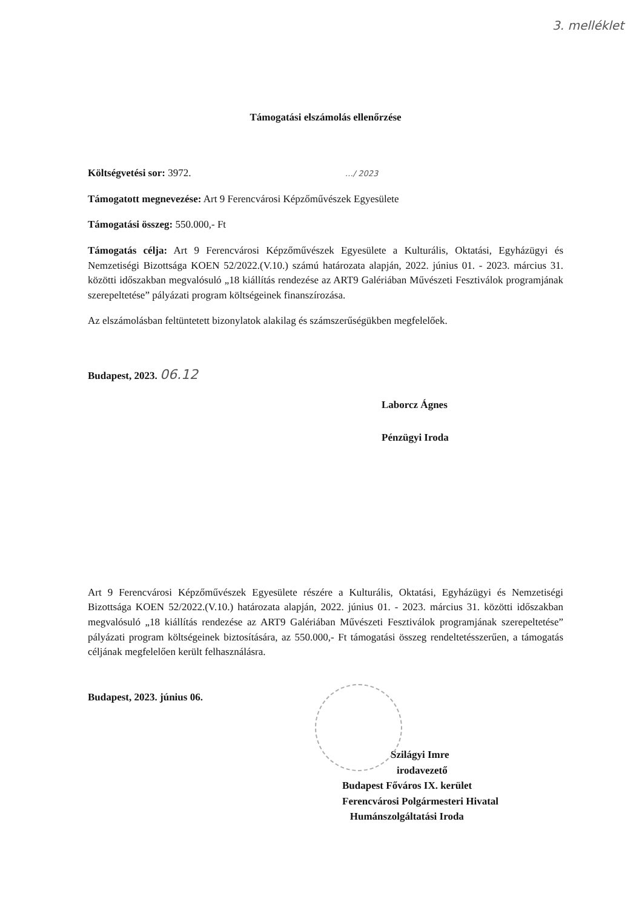3. melléklet
Támogatási elszámolás ellenőrzése
Költségvetési sor: 3972. …/ 2023
Támogatott megnevezése: Art 9 Ferencvárosi Képzőművészek Egyesülete
Támogatási összeg: 550.000,- Ft
Támogatás célja: Art 9 Ferencvárosi Képzőművészek Egyesülete a Kulturális, Oktatási, Egyházügyi és Nemzetiségi Bizottsága KOEN 52/2022.(V.10.) számú határozata alapján, 2022. június 01. - 2023. március 31. közötti időszakban megvalósuló „18 kiállítás rendezése az ART9 Galériában Művészeti Fesztiválok programjának szerepeltetése” pályázati program költségeinek finanszírozása.
Az elszámolásban feltüntetett bizonylatok alakilag és számszerűségükben megfelelőek.
Budapest, 2023. 06.12
Laborcz Ágnes
Pénzügyi Iroda
Art 9 Ferencvárosi Képzőművészek Egyesülete részére a Kulturális, Oktatási, Egyházügyi és Nemzetiségi Bizottsága KOEN 52/2022.(V.10.) határozata alapján, 2022. június 01. - 2023. március 31. közötti időszakban megvalósuló „18 kiállítás rendezése az ART9 Galériában Művészeti Fesztiválok programjának szerepeltetése” pályázati program költségeinek biztosítására, az 550.000,- Ft támogatási összeg rendeltetésszerűen, a támogatás céljának megfelelően került felhasználásra.
Budapest, 2023. június 06.
Szilágyi Imre
irodavezető
Budapest Főváros IX. kerület
Ferencvárosi Polgármesteri Hivatal
Humánszolgáltatási Iroda